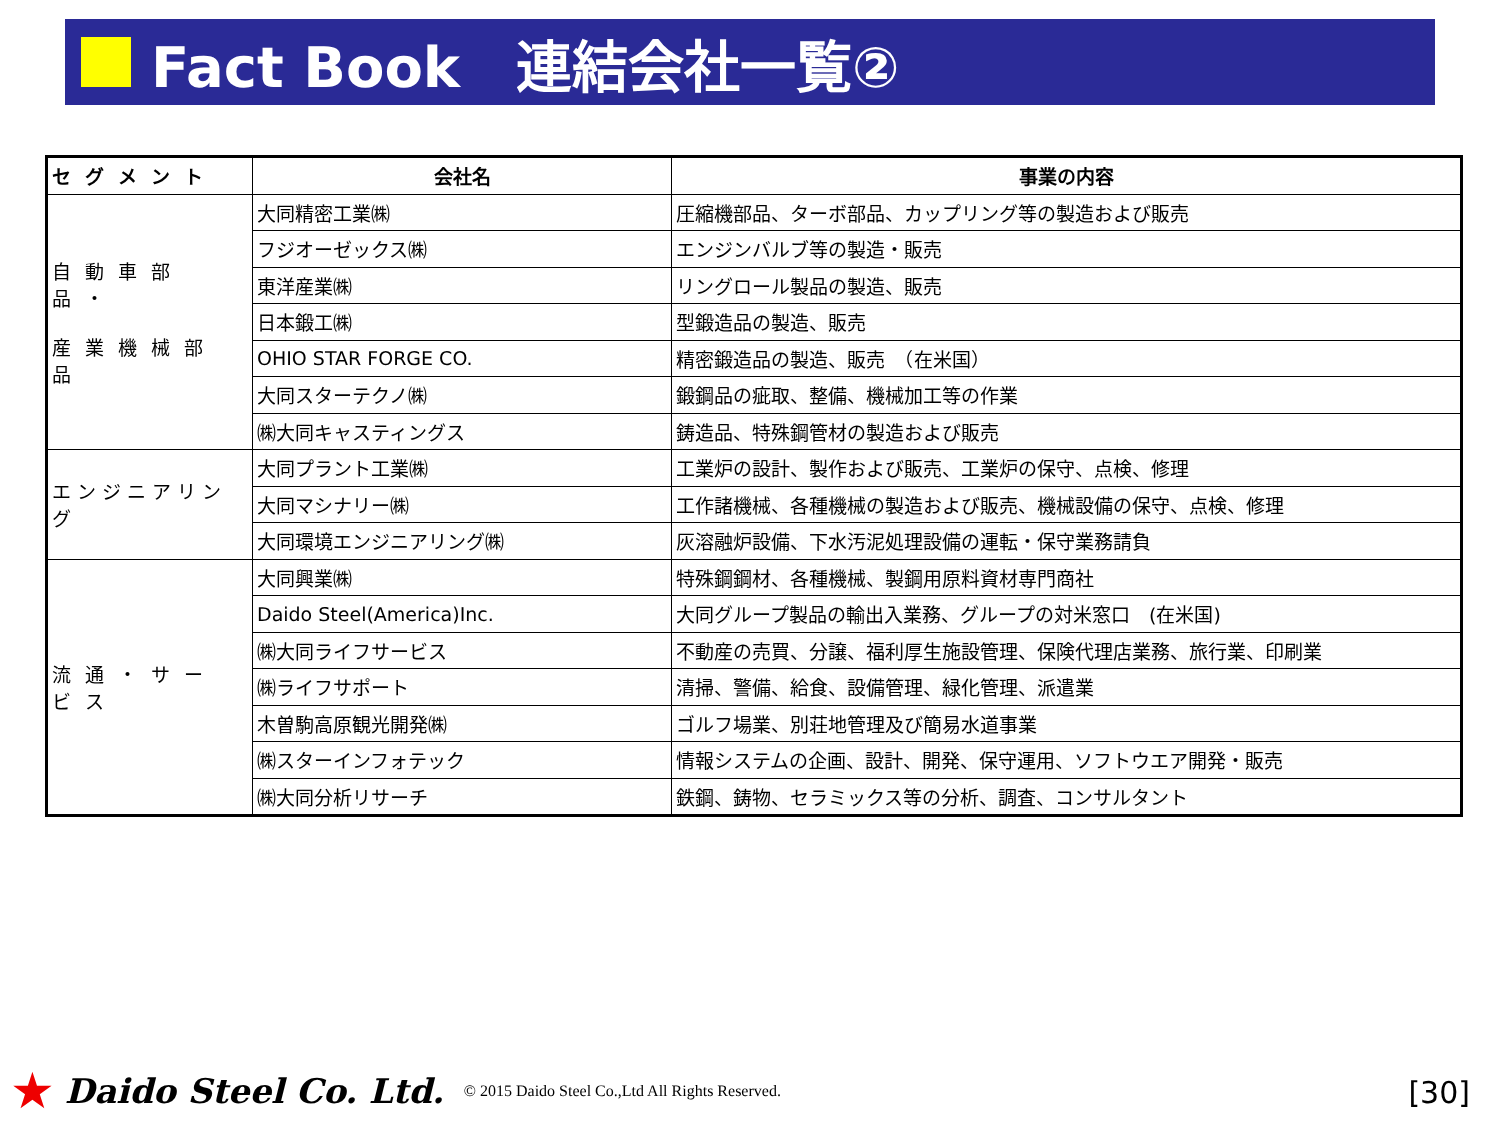Fact Book　連結会社一覧②
| セグメント | 会社名 | 事業の内容 |
| --- | --- | --- |
| 自動車部品・ 産業機械部品 | 大同精密工業㈱ | 圧縮機部品、ターボ部品、カップリング等の製造および販売 |
| | フジオーゼックス㈱ | エンジンバルブ等の製造・販売 |
| | 東洋産業㈱ | リングロール製品の製造、販売 |
| | 日本鍛工㈱ | 型鍛造品の製造、販売 |
| | OHIO STAR FORGE CO. | 精密鍛造品の製造、販売 （在米国） |
| | 大同スターテクノ㈱ | 鍛鋼品の疵取、整備、機械加工等の作業 |
| | ㈱大同キャスティングス | 鋳造品、特殊鋼管材の製造および販売 |
| エンジニアリング | 大同プラント工業㈱ | 工業炉の設計、製作および販売、工業炉の保守、点検、修理 |
| | 大同マシナリー㈱ | 工作諸機械、各種機械の製造および販売、機械設備の保守、点検、修理 |
| | 大同環境エンジニアリング㈱ | 灰溶融炉設備、下水汚泥処理設備の運転・保守業務請負 |
| 流通・サービス | 大同興業㈱ | 特殊鋼鋼材、各種機械、製鋼用原料資材専門商社 |
| | Daido Steel(America)Inc. | 大同グループ製品の輸出入業務、グループの対米窓口 (在米国) |
| | ㈱大同ライフサービス | 不動産の売買、分譲、福利厚生施設管理、保険代理店業務、旅行業、印刷業 |
| | ㈱ライフサポート | 清掃、警備、給食、設備管理、緑化管理、派遣業 |
| | 木曽駒高原観光開発㈱ | ゴルフ場業、別荘地管理及び簡易水道事業 |
| | ㈱スターインフォテック | 情報システムの企画、設計、開発、保守運用、ソフトウエア開発・販売 |
| | ㈱大同分析リサーチ | 鉄鋼、鋳物、セラミックス等の分析、調査、コンサルタント |
★ Daido Steel Co. Ltd. © 2015 Daido Steel Co.,Ltd All Rights Reserved.
[30]